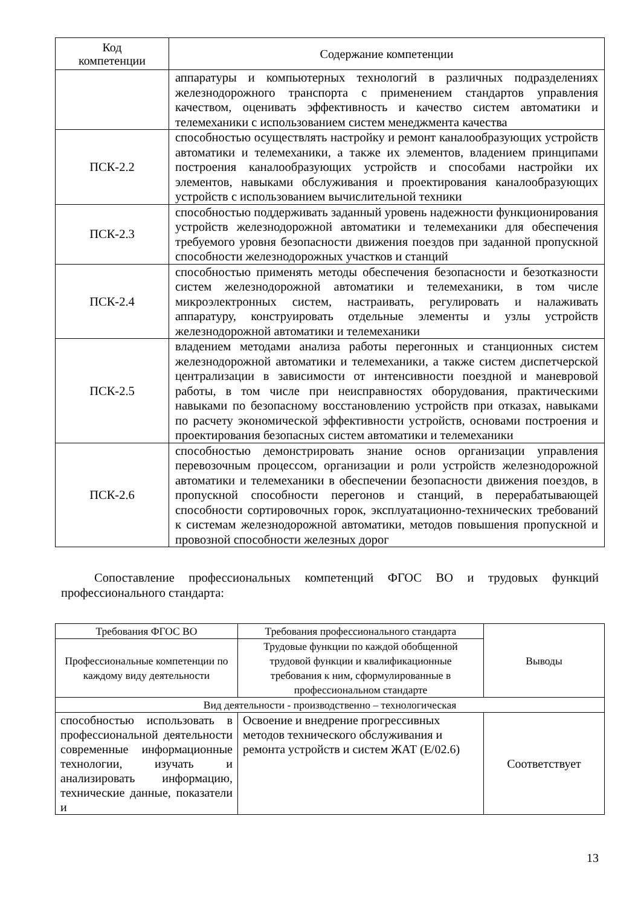| Код компетенции | Содержание компетенции |
| --- | --- |
| | аппаратуры и компьютерных технологий в различных подразделениях железнодорожного транспорта с применением стандартов управления качеством, оценивать эффективность и качество систем автоматики и телемеханики с использованием систем менеджмента качества |
| ПСК-2.2 | способностью осуществлять настройку и ремонт каналообразующих устройств автоматики и телемеханики, а также их элементов, владением принципами построения каналообразующих устройств и способами настройки их элементов, навыками обслуживания и проектирования каналообразующих устройств с использованием вычислительной техники |
| ПСК-2.3 | способностью поддерживать заданный уровень надежности функционирования устройств железнодорожной автоматики и телемеханики для обеспечения требуемого уровня безопасности движения поездов при заданной пропускной способности железнодорожных участков и станций |
| ПСК-2.4 | способностью применять методы обеспечения безопасности и безотказности систем железнодорожной автоматики и телемеханики, в том числе микроэлектронных систем, настраивать, регулировать и налаживать аппаратуру, конструировать отдельные элементы и узлы устройств железнодорожной автоматики и телемеханики |
| ПСК-2.5 | владением методами анализа работы перегонных и станционных систем железнодорожной автоматики и телемеханики, а также систем диспетчерской централизации в зависимости от интенсивности поездной и маневровой работы, в том числе при неисправностях оборудования, практическими навыками по безопасному восстановлению устройств при отказах, навыками по расчету экономической эффективности устройств, основами построения и проектирования безопасных систем автоматики и телемеханики |
| ПСК-2.6 | способностью демонстрировать знание основ организации управления перевозочным процессом, организации и роли устройств железнодорожной автоматики и телемеханики в обеспечении безопасности движения поездов, в пропускной способности перегонов и станций, в перерабатывающей способности сортировочных горок, эксплуатационно-технических требований к системам железнодорожной автоматики, методов повышения пропускной и провозной способности железных дорог |
Сопоставление профессиональных компетенций ФГОС ВО и трудовых функций профессионального стандарта:
| Требования ФГОС ВО | Требования профессионального стандарта | Выводы |
| --- | --- | --- |
| Профессиональные компетенции по каждому виду деятельности | Трудовые функции по каждой обобщенной трудовой функции и квалификационные требования к ним, сформулированные в профессиональном стандарте | |
| Вид деятельности - производственно – технологическая | | |
| способностью использовать в профессиональной деятельности современные информационные технологии, изучать и анализировать информацию, технические данные, показатели и | Освоение и внедрение прогрессивных методов технического обслуживания и ремонта устройств и систем ЖАТ (Е/02.6) | Соответствует |
13